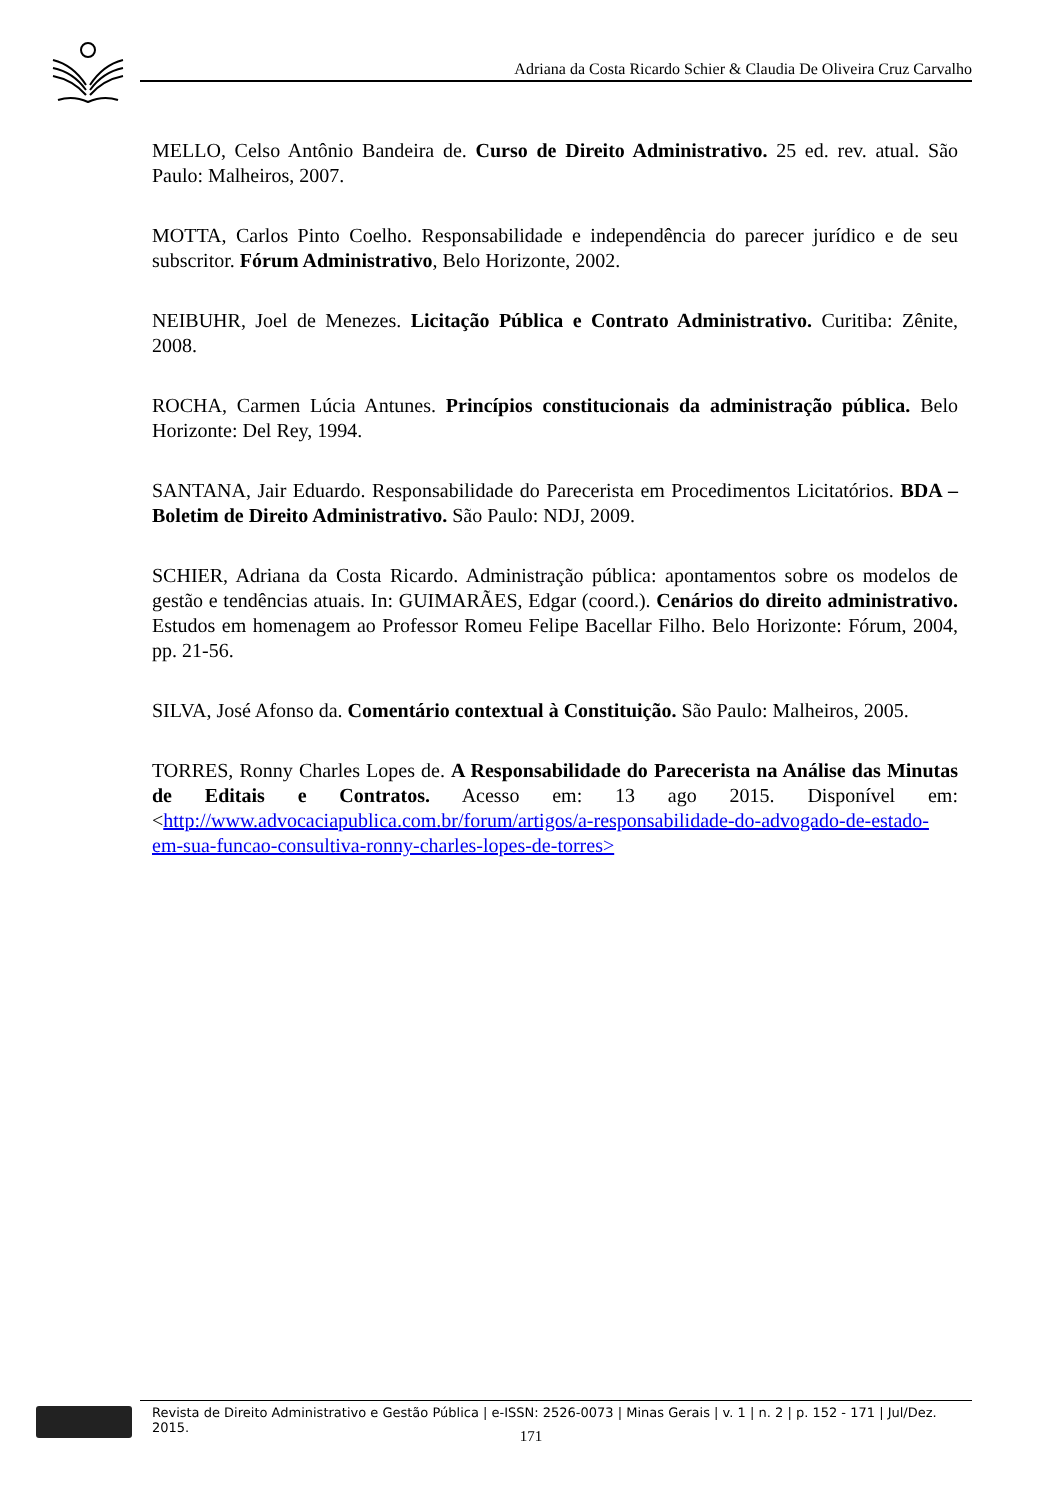Adriana da Costa Ricardo Schier & Claudia De Oliveira Cruz Carvalho
MELLO, Celso Antônio Bandeira de. Curso de Direito Administrativo. 25 ed. rev. atual. São Paulo: Malheiros, 2007.
MOTTA, Carlos Pinto Coelho. Responsabilidade e independência do parecer jurídico e de seu subscritor. Fórum Administrativo, Belo Horizonte, 2002.
NEIBUHR, Joel de Menezes. Licitação Pública e Contrato Administrativo. Curitiba: Zênite, 2008.
ROCHA, Carmen Lúcia Antunes. Princípios constitucionais da administração pública. Belo Horizonte: Del Rey, 1994.
SANTANA, Jair Eduardo. Responsabilidade do Parecerista em Procedimentos Licitatórios. BDA – Boletim de Direito Administrativo. São Paulo: NDJ, 2009.
SCHIER, Adriana da Costa Ricardo. Administração pública: apontamentos sobre os modelos de gestão e tendências atuais. In: GUIMARÃES, Edgar (coord.). Cenários do direito administrativo. Estudos em homenagem ao Professor Romeu Felipe Bacellar Filho. Belo Horizonte: Fórum, 2004, pp. 21-56.
SILVA, José Afonso da. Comentário contextual à Constituição. São Paulo: Malheiros, 2005.
TORRES, Ronny Charles Lopes de. A Responsabilidade do Parecerista na Análise das Minutas de Editais e Contratos. Acesso em: 13 ago 2015. Disponível em: <http://www.advocaciapublica.com.br/forum/artigos/a-responsabilidade-do-advogado-de-estado-em-sua-funcao-consultiva-ronny-charles-lopes-de-torres>
Revista de Direito Administrativo e Gestão Pública | e-ISSN: 2526-0073 | Minas Gerais | v. 1 | n. 2 | p. 152 - 171 | Jul/Dez. 2015.
171